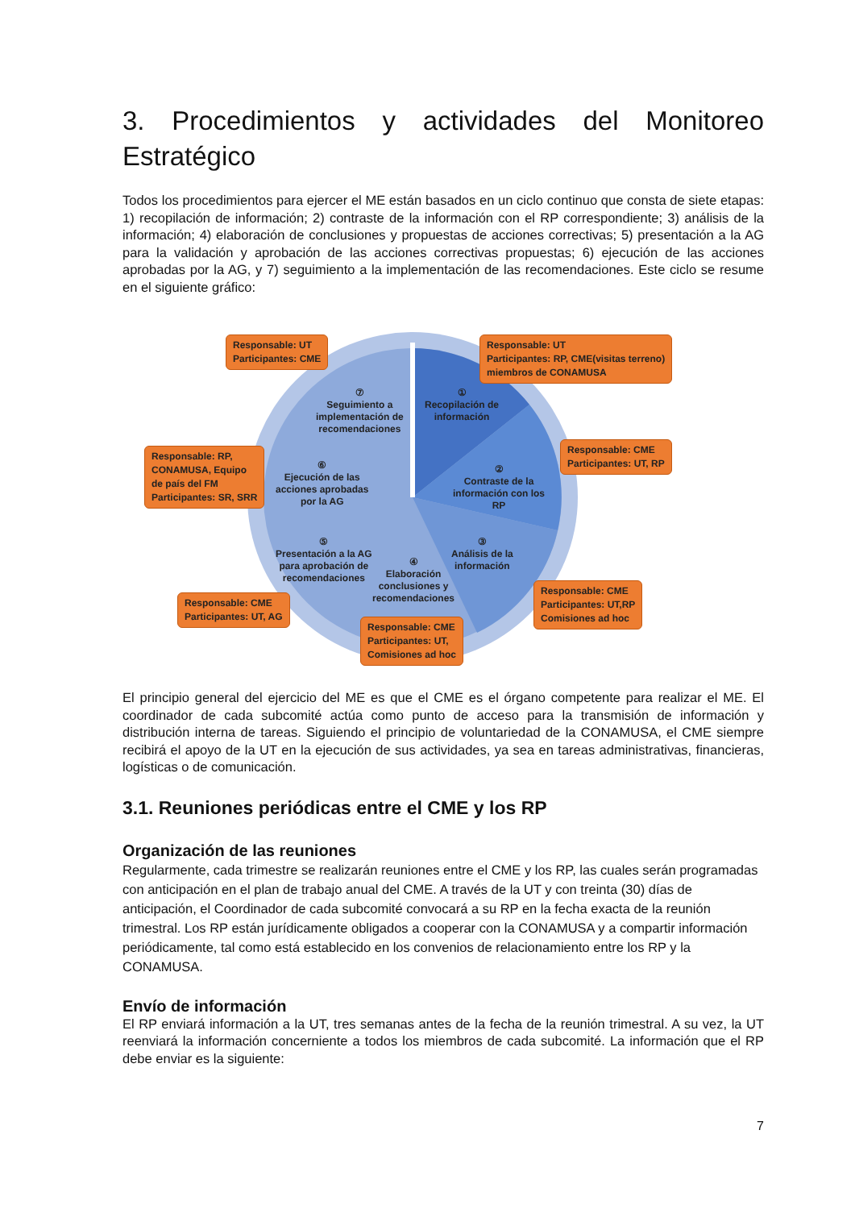3. Procedimientos y actividades del Monitoreo
Estratégico
Todos los procedimientos para ejercer el ME están basados en un ciclo continuo que consta de siete etapas: 1) recopilación de información; 2) contraste de la información con el RP correspondiente; 3) análisis de la información; 4) elaboración de conclusiones y propuestas de acciones correctivas; 5) presentación a la AG para la validación y aprobación de las acciones correctivas propuestas; 6) ejecución de las acciones aprobadas por la AG, y 7) seguimiento a la implementación de las recomendaciones. Este ciclo se resume en el siguiente gráfico:
Responsable: UT
Participantes: CME
Responsable: UT
Participantes: RP, CME(visitas terreno)
miembros de CONAMUSA
⑦
Seguimiento a
implementación de
recomendaciones
①
Recopilación de
información
Responsable: CME
Participantes: UT, RP
Responsable: RP,
CONAMUSA, Equipo
de país del FM
Participantes: SR, SRR
⑥
Ejecución de las
acciones aprobadas
por la AG
②
Contraste de la
información con los
RP
⑤
Presentación a la AG
para aprobación de
recomendaciones
④
Elaboración
conclusiones y
recomendaciones
③
Análisis de la
información
Responsable: CME
Participantes: UT,RP
Comisiones ad hoc
Responsable: CME
Participantes: UT, AG
Responsable: CME
Participantes: UT,
Comisiones ad hoc
El principio general del ejercicio del ME es que el CME es el órgano competente para realizar el ME. El coordinador de cada subcomité actúa como punto de acceso para la transmisión de información y distribución interna de tareas. Siguiendo el principio de voluntariedad de la CONAMUSA, el CME siempre recibirá el apoyo de la UT en la ejecución de sus actividades, ya sea en tareas administrativas, financieras, logísticas o de comunicación.
3.1. Reuniones periódicas entre el CME y los RP
Organización de las reuniones
Regularmente, cada trimestre se realizarán reuniones entre el CME y los RP, las cuales serán programadas con anticipación en el plan de trabajo anual del CME. A través de la UT y con treinta (30) días de anticipación, el Coordinador de cada subcomité convocará a su RP en la fecha exacta de la reunión trimestral. Los RP están jurídicamente obligados a cooperar con la CONAMUSA y a compartir información periódicamente, tal como está establecido en los convenios de relacionamiento entre los RP y la CONAMUSA.
Envío de información
El RP enviará información a la UT, tres semanas antes de la fecha de la reunión trimestral. A su vez, la UT reenviará la información concerniente a todos los miembros de cada subcomité. La información que el RP debe enviar es la siguiente:
7